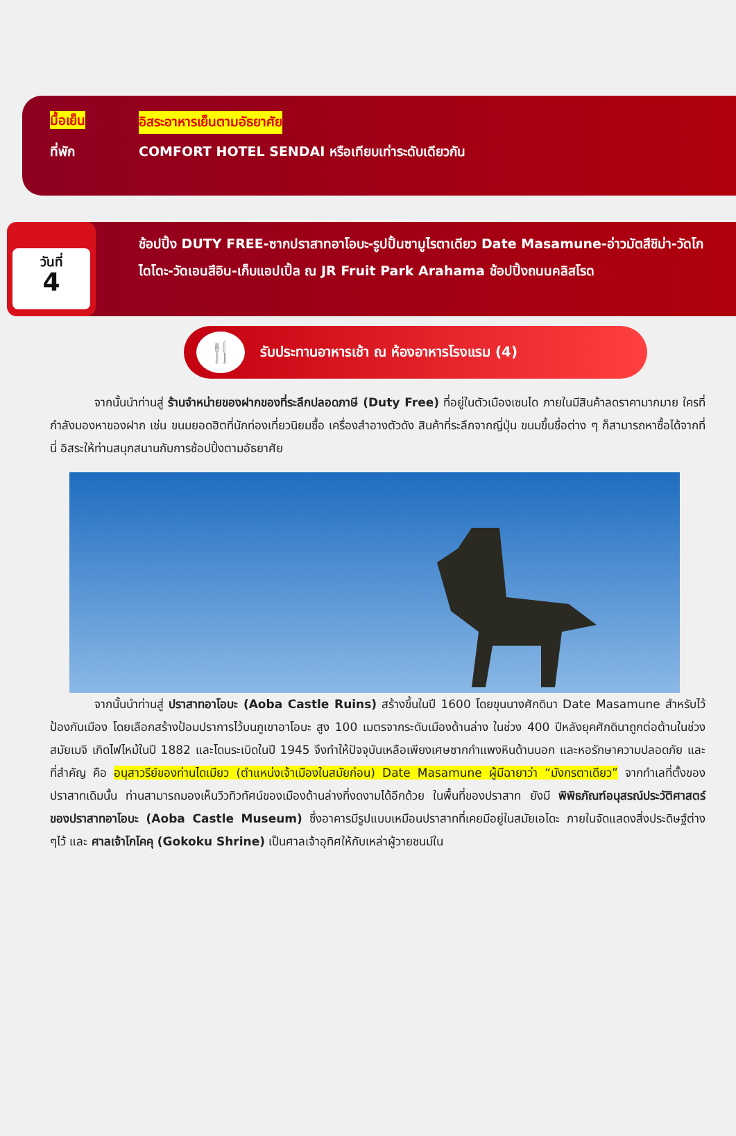มื้อเย็น อิสระอาหารเย็นตามอัธยาศัย
ที่พัก COMFORT HOTEL SENDAI หรือเทียบเท่าระดับเดียวกัน
วันที่
4
ช้อปปิ้ง DUTY FREE-ซากปราสาทอาโอบะ-รูปปั้นซามูไรตาเดียว Date Masamune-อ่าวมัตสึชิม่า-วัดโกไดโดะ-วัดเอนสึอิน-เก็บแอปเปิ้ล ณ JR Fruit Park Arahama ช้อปปิ้งถนนคลิสโรด
🍴 รับประทานอาหารเช้า ณ ห้องอาหารโรงแรม (4)
จากนั้นนำท่านสู่ ร้านจำหน่ายของฝากของที่ระลึกปลอดภาษี (Duty Free) ที่อยู่ในตัวเมืองเซนได ภายในมีสินค้าลดราคามากมาย ใครที่กำลังมองหาของฝาก เช่น ขนมยอดฮิตที่นักท่องเที่ยวนิยมซื้อ เครื่องสำอางตัวดัง สินค้าที่ระลึกจากญี่ปุ่น ขนมขึ้นชื่อต่าง ๆ ก็สามารถหาซื้อได้จากที่นี่ อิสระให้ท่านสนุกสนานกับการช้อปปิ้งตามอัธยาศัย
จากนั้นนำท่านสู่ ปราสาทอาโอบะ (Aoba Castle Ruins) สร้างขึ้นในปี 1600 โดยขุนนางศักดินา Date Masamune สำหรับไว้ป้องกันเมือง โดยเลือกสร้างป้อมปราการไว้บนภูเขาอาโอบะ สูง 100 เมตรจากระดับเมืองด้านล่าง ในช่วง 400 ปีหลังยุคศักดินาถูกต่อต้านในช่วงสมัยเมจิ เกิดไฟไหม้ในปี 1882 และโดนระเบิดในปี 1945 จึงทำให้ปัจจุบันเหลือเพียงเศษซากกำแพงหินด้านนอก และหอรักษาความปลอดภัย และที่สำคัญ คือ อนุสาวรีย์ของท่านไดเมียว (ตำแหน่งเจ้าเมืองในสมัยก่อน) Date Masamune ผู้มีฉายาว่า “มังกรตาเดียว” จากทำเลที่ตั้งของปราสาทเดิมนั้น ท่านสามารถมองเห็นวิวทิวทัศน์ของเมืองด้านล่างที่งดงามได้อีกด้วย ในพื้นที่ของปราสาท ยังมี พิพิธภัณฑ์อนุสรณ์ประวัติศาสตร์ของปราสาทอาโอบะ (Aoba Castle Museum) ซึ่งอาคารมีรูปแบบเหมือนปราสาทที่เคยมีอยู่ในสมัยเอโดะ ภายในจัดแสดงสิ่งประดิษฐ์ต่าง ๆไว้ และ ศาลเจ้าโกโคคุ (Gokoku Shrine) เป็นศาลเจ้าอุทิศให้กับเหล่าผู้วายชนม์ใน